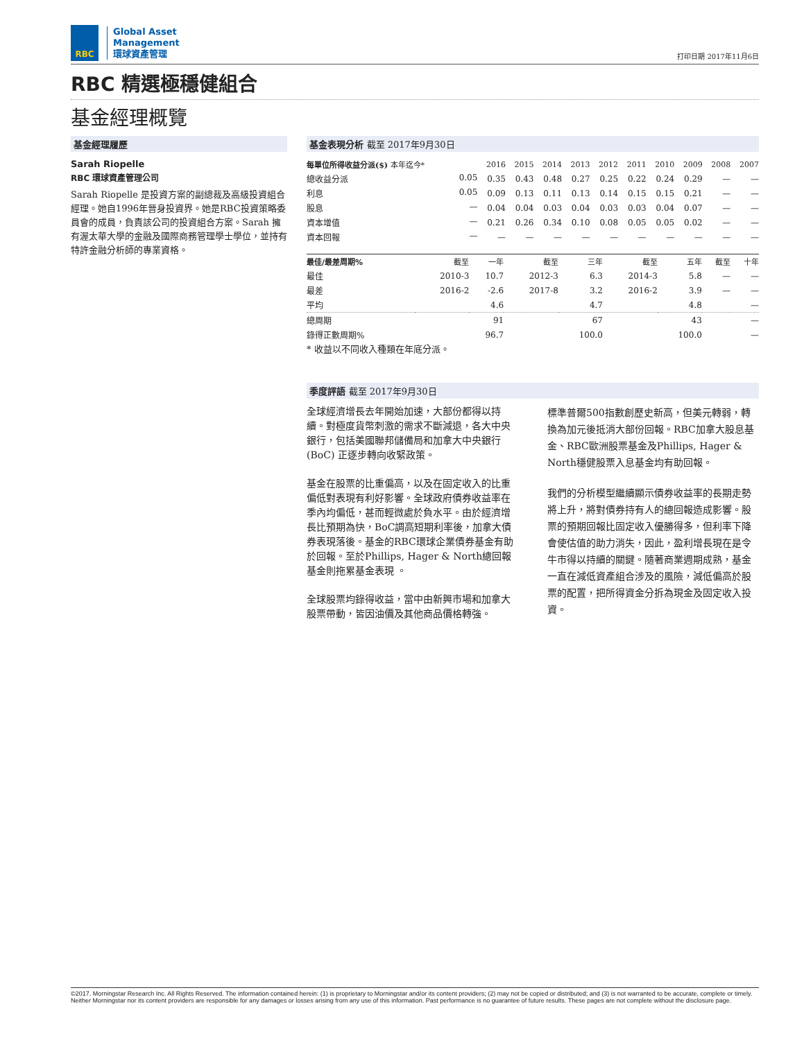RBC
Global Asset
Management
環球資產管理
打印日期 2017年11月6日
RBC 精選極穩健組合
基金經理概覽
基金經理履歷
Sarah Riopelle
RBC 環球資產管理公司
Sarah Riopelle 是投資方案的副總裁及高級投資組合經理。她自1996年晉身投資界。她是RBC投資策略委員會的成員，負責該公司的投資組合方案。Sarah 擁有渥太華大學的金融及國際商務管理學士學位，並持有特許金融分析師的專業資格。
基金表現分析 截至 2017年9月30日
| 每單位所得收益分派($) 本年迄今* | 2016 | 2015 | 2014 | 2013 | 2012 | 2011 | 2010 | 2009 | 2008 | 2007 |
| --- | --- | --- | --- | --- | --- | --- | --- | --- | --- | --- |
| 總收益分派 0.05 | 0.35 | 0.43 | 0.48 | 0.27 | 0.25 | 0.22 | 0.24 | 0.29 | — | — |
| 利息 0.05 | 0.09 | 0.13 | 0.11 | 0.13 | 0.14 | 0.15 | 0.15 | 0.21 | — | — |
| 股息 — | 0.04 | 0.04 | 0.03 | 0.04 | 0.03 | 0.03 | 0.04 | 0.07 | — | — |
| 資本增值 — | 0.21 | 0.26 | 0.34 | 0.10 | 0.08 | 0.05 | 0.05 | 0.02 | — | — |
| 資本回報 — | — | — | — | — | — | — | — | — | — | — |
| 最佳/最差周期% | 截至 | 一年 | 截至 | 三年 | 截至 | 五年 | 截至 | 十年 |
| --- | --- | --- | --- | --- | --- | --- | --- | --- |
| 最佳 | 2010-3 | 10.7 | 2012-3 | 6.3 | 2014-3 | 5.8 | — | — |
| 最差 | 2016-2 | -2.6 | 2017-8 | 3.2 | 2016-2 | 3.9 | — | — |
| 平均 | | 4.6 | | 4.7 | | 4.8 | | — |
| 總周期 | | 91 | | 67 | | 43 | | — |
| 錄得正數周期% | | 96.7 | | 100.0 | | 100.0 | | — |
* 收益以不同收入種類在年底分派。
季度評語 截至 2017年9月30日
全球經濟增長去年開始加速，大部份都得以持續。對極度貨幣刺激的需求不斷減退，各大中央銀行，包括美國聯邦儲備局和加拿大中央銀行 (BoC) 正逐步轉向收緊政策。
基金在股票的比重偏高，以及在固定收入的比重偏低對表現有利好影響。全球政府債券收益率在季內均偏低，甚而輕微處於負水平。由於經濟增長比預期為快，BoC調高短期利率後，加拿大債券表現落後。基金的RBC環球企業債券基金有助於回報。至於Phillips, Hager & North總回報基金則拖累基金表現 。
全球股票均錄得收益，當中由新興市場和加拿大股票帶動，皆因油價及其他商品價格轉強。
標準普爾500指數創歷史新高，但美元轉弱，轉換為加元後抵消大部份回報。RBC加拿大股息基金、RBC歐洲股票基金及Phillips, Hager & North穩健股票入息基金均有助回報。
我們的分析模型繼續顯示債券收益率的長期走勢將上升，將對債券持有人的總回報造成影響。股票的預期回報比固定收入優勝得多，但利率下降會使估值的助力消失，因此，盈利增長現在是令牛市得以持續的關鍵。隨著商業週期成熟，基金一直在減低資產組合涉及的風險，減低偏高於股票的配置，把所得資金分拆為現金及固定收入投資。
©2017. Morningstar Research Inc. All Rights Reserved. The information contained herein: (1) is proprietary to Morningstar and/or its content providers; (2) may not be copied or distributed; and (3) is not warranted to be accurate, complete or timely. Neither Morningstar nor its content providers are responsible for any damages or losses arising from any use of this information. Past performance is no guarantee of future results. These pages are not complete without the disclosure page.